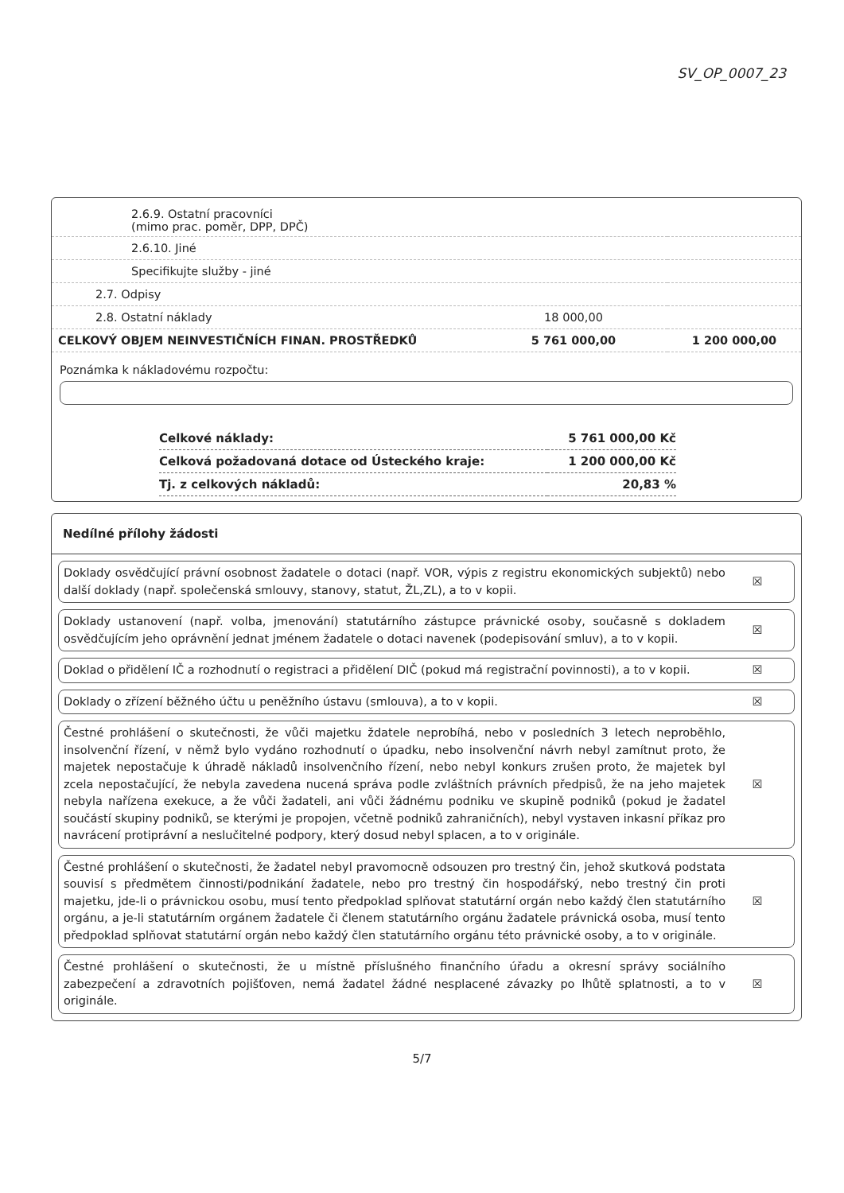SV_OP_0007_23
| 2.6.9. Ostatní pracovníci (mimo prac. poměr, DPP, DPČ) | | |
| 2.6.10. Jiné | | |
| Specifikujte služby - jiné | | |
| 2.7. Odpisy | | |
| 2.8. Ostatní náklady | 18 000,00 | |
| CELKOVÝ OBJEM NEINVESTIČNÍCH FINAN. PROSTŘEDKŮ | 5 761 000,00 | 1 200 000,00 |
Poznámka k nákladovému rozpočtu:
| Celkové náklady: | 5 761 000,00 Kč |
| Celková požadovaná dotace od Ústeckého kraje: | 1 200 000,00 Kč |
| Tj. z celkových nákladů: | 20,83 % |
Nedílné přílohy žádosti
Doklady osvědčující právní osobnost žadatele o dotaci (např. VOR, výpis z registru ekonomických subjektů) nebo další doklady (např. společenská smlouvy, stanovy, statut, ŽL,ZL), a to v kopii.
☒
Doklady ustanovení (např. volba, jmenování) statutárního zástupce právnické osoby, současně s dokladem osvědčujícím jeho oprávnění jednat jménem žadatele o dotaci navenek (podepisování smluv), a to v kopii.
☒
Doklad o přidělení IČ a rozhodnutí o registraci a přidělení DIČ (pokud má registrační povinnosti), a to v kopii.
☒
Doklady o zřízení běžného účtu u peněžního ústavu (smlouva), a to v kopii.
☒
Čestné prohlášení o skutečnosti, že vůči majetku ždatele neprobíhá, nebo v posledních 3 letech neproběhlo, insolvenční řízení, v němž bylo vydáno rozhodnutí o úpadku, nebo insolvenční návrh nebyl zamítnut proto, že majetek nepostačuje k úhradě nákladů insolvenčního řízení, nebo nebyl konkurs zrušen proto, že majetek byl zcela nepostačující, že nebyla zavedena nucená správa podle zvláštních právních předpisů, že na jeho majetek nebyla nařízena exekuce, a že vůči žadateli, ani vůči žádnému podniku ve skupině podniků (pokud je žadatel součástí skupiny podniků, se kterými je propojen, včetně podniků zahraničních), nebyl vystaven inkasní příkaz pro navrácení protiprávní a neslučitelné podpory, který dosud nebyl splacen, a to v originále.
☒
Čestné prohlášení o skutečnosti, že žadatel nebyl pravomocně odsouzen pro trestný čin, jehož skutková podstata souvisí s předmětem činnosti/podnikání žadatele, nebo pro trestný čin hospodářský, nebo trestný čin proti majetku, jde-li o právnickou osobu, musí tento předpoklad splňovat statutární orgán nebo každý člen statutárního orgánu, a je-li statutárním orgánem žadatele či členem statutárního orgánu žadatele právnická osoba, musí tento předpoklad splňovat statutární orgán nebo každý člen statutárního orgánu této právnické osoby, a to v originále.
☒
Čestné prohlášení o skutečnosti, že u místně příslušného finančního úřadu a okresní správy sociálního zabezpečení a zdravotních pojišťoven, nemá žadatel žádné nesplacené závazky po lhůtě splatnosti, a to v originále.
☒
5/7